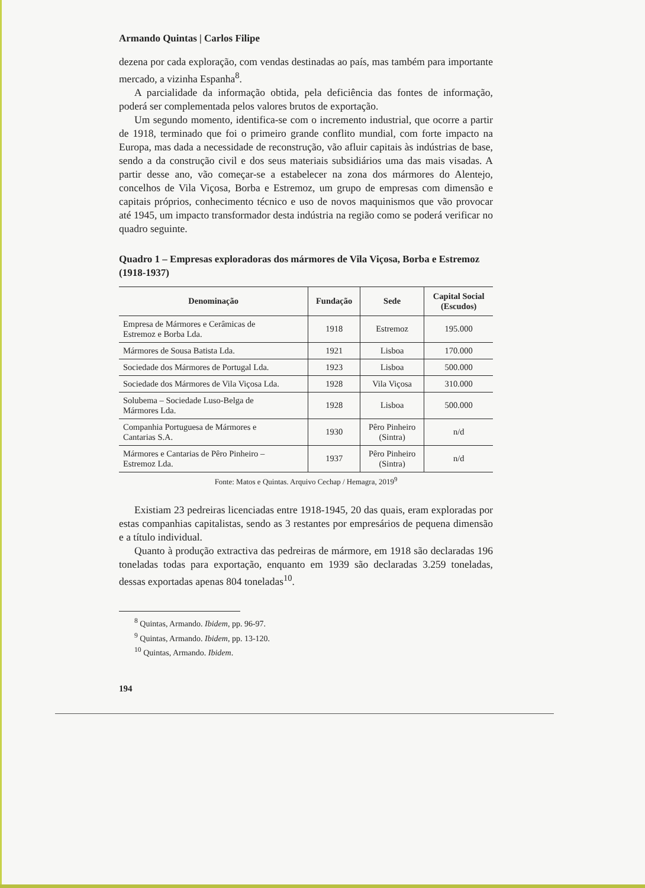Armando Quintas | Carlos Filipe
dezena por cada exploração, com vendas destinadas ao país, mas também para importante mercado, a vizinha Espanha<sup>8</sup>.
A parcialidade da informação obtida, pela deficiência das fontes de informação, poderá ser complementada pelos valores brutos de exportação.
Um segundo momento, identifica-se com o incremento industrial, que ocorre a partir de 1918, terminado que foi o primeiro grande conflito mundial, com forte impacto na Europa, mas dada a necessidade de reconstrução, vão afluir capitais às indústrias de base, sendo a da construção civil e dos seus materiais subsidiários uma das mais visadas. A partir desse ano, vão começar-se a estabelecer na zona dos mármores do Alentejo, concelhos de Vila Viçosa, Borba e Estremoz, um grupo de empresas com dimensão e capitais próprios, conhecimento técnico e uso de novos maquinismos que vão provocar até 1945, um impacto transformador desta indústria na região como se poderá verificar no quadro seguinte.
Quadro 1 – Empresas exploradoras dos mármores de Vila Viçosa, Borba e Estremoz (1918-1937)
| Denominação | Fundação | Sede | Capital Social (Escudos) |
| --- | --- | --- | --- |
| Empresa de Mármores e Cerâmicas de Estremoz e Borba Lda. | 1918 | Estremoz | 195.000 |
| Mármores de Sousa Batista Lda. | 1921 | Lisboa | 170.000 |
| Sociedade dos Mármores de Portugal Lda. | 1923 | Lisboa | 500.000 |
| Sociedade dos Mármores de Vila Viçosa Lda. | 1928 | Vila Viçosa | 310.000 |
| Solubema – Sociedade Luso-Belga de Mármores Lda. | 1928 | Lisboa | 500.000 |
| Companhia Portuguesa de Mármores e Cantarias S.A. | 1930 | Pêro Pinheiro (Sintra) | n/d |
| Mármores e Cantarias de Pêro Pinheiro – Estremoz Lda. | 1937 | Pêro Pinheiro (Sintra) | n/d |
Fonte: Matos e Quintas. Arquivo Cechap / Hemagra, 2019<sup>9</sup>
Existiam 23 pedreiras licenciadas entre 1918-1945, 20 das quais, eram exploradas por estas companhias capitalistas, sendo as 3 restantes por empresários de pequena dimensão e a título individual.
Quanto à produção extractiva das pedreiras de mármore, em 1918 são declaradas 196 toneladas todas para exportação, enquanto em 1939 são declaradas 3.259 toneladas, dessas exportadas apenas 804 toneladas<sup>10</sup>.
<sup>8</sup> Quintas, Armando. Ibidem, pp. 96-97.
<sup>9</sup> Quintas, Armando. Ibidem, pp. 13-120.
<sup>10</sup> Quintas, Armando. Ibidem.
194